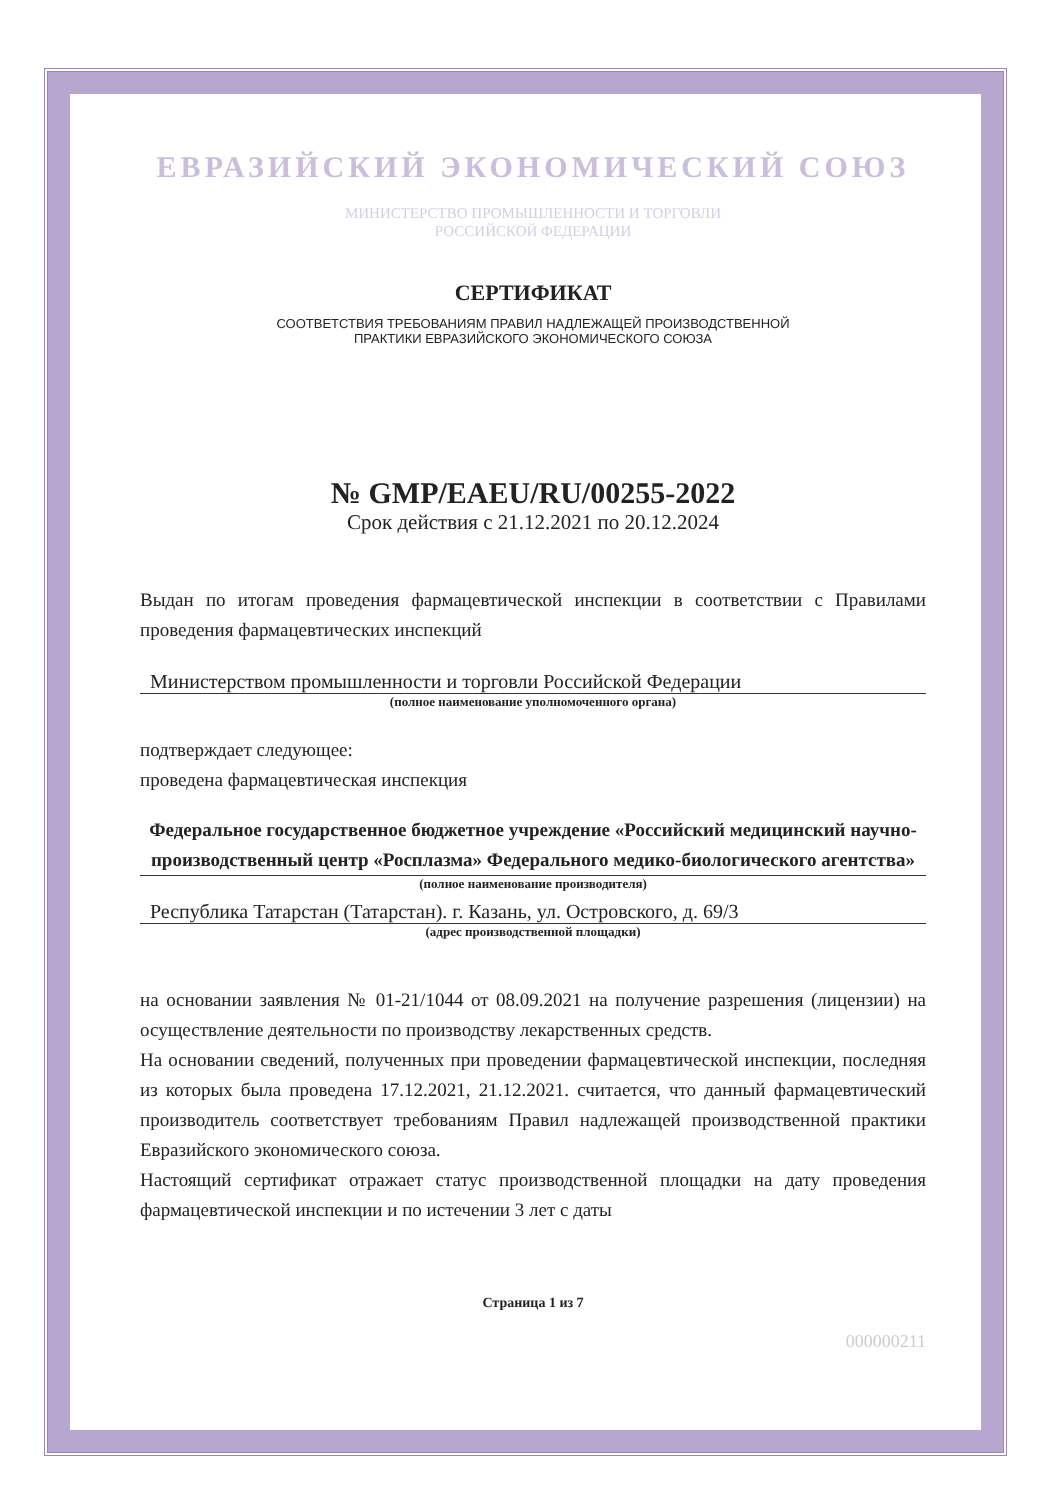ЕВРАЗИЙСКИЙ ЭКОНОМИЧЕСКИЙ СОЮЗ
МИНИСТЕРСТВО ПРОМЫШЛЕННОСТИ И ТОРГОВЛИ
РОССИЙСКОЙ ФЕДЕРАЦИИ
СЕРТИФИКАТ
СООТВЕТСТВИЯ ТРЕБОВАНИЯМ ПРАВИЛ НАДЛЕЖАЩЕЙ ПРОИЗВОДСТВЕННОЙ
ПРАКТИКИ ЕВРАЗИЙСКОГО ЭКОНОМИЧЕСКОГО СОЮЗА
№ GMP/EAEU/RU/00255-2022
Срок действия с 21.12.2021 по 20.12.2024
Выдан по итогам проведения фармацевтической инспекции в соответствии с Правилами проведения фармацевтических инспекций
Министерством промышленности и торговли Российской Федерации
(полное наименование уполномоченного органа)
подтверждает следующее:
проведена фармацевтическая инспекция
Федеральное государственное бюджетное учреждение «Российский медицинский научно-производственный центр «Росплазма» Федерального медико-биологического агентства»
(полное наименование производителя)
Республика Татарстан (Татарстан). г. Казань, ул. Островского, д. 69/3
(адрес производственной площадки)
на основании заявления № 01-21/1044 от 08.09.2021 на получение разрешения (лицензии) на осуществление деятельности по производству лекарственных средств.
На основании сведений, полученных при проведении фармацевтической инспекции, последняя из которых была проведена 17.12.2021, 21.12.2021. считается, что данный фармацевтический производитель соответствует требованиям Правил надлежащей производственной практики Евразийского экономического союза.
Настоящий сертификат отражает статус производственной площадки на дату проведения фармацевтической инспекции и по истечении 3 лет с даты
Страница 1 из 7
000000211